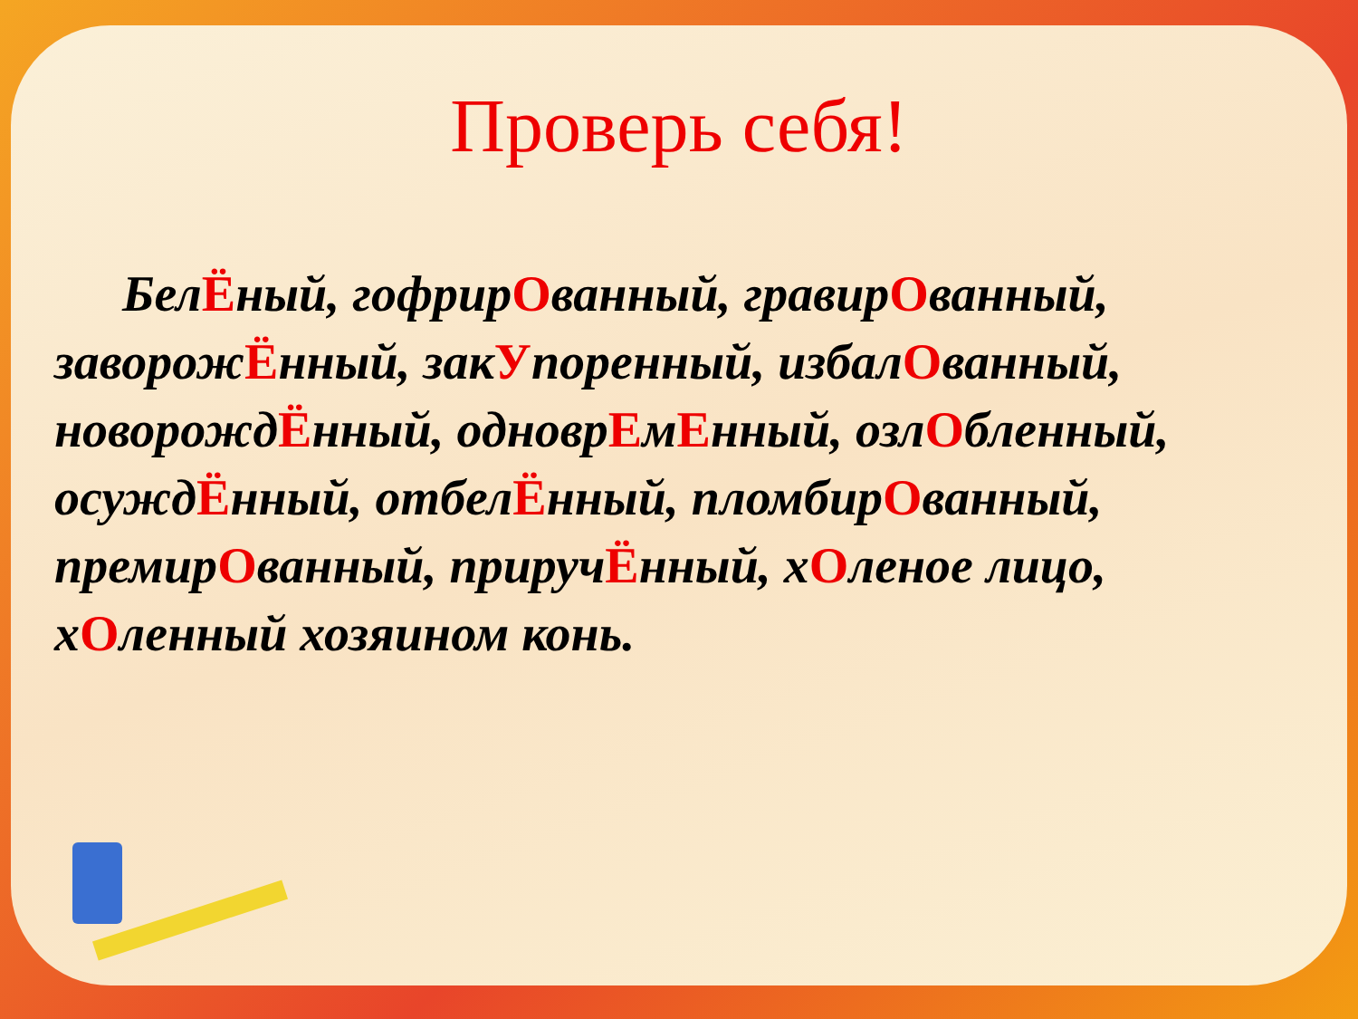Проверь себя!
БелЁный, гофрирОванный, гравирОванный, заворожЁнный, закУпоренный, избалОванный, новорождЁнный, одноврЕмЕнный, озлОбленный, осуждЁнный, отбелЁнный, пломбирОванный, премирОванный, приручЁнный, хОленое лицо, хОленный хозяином конь.